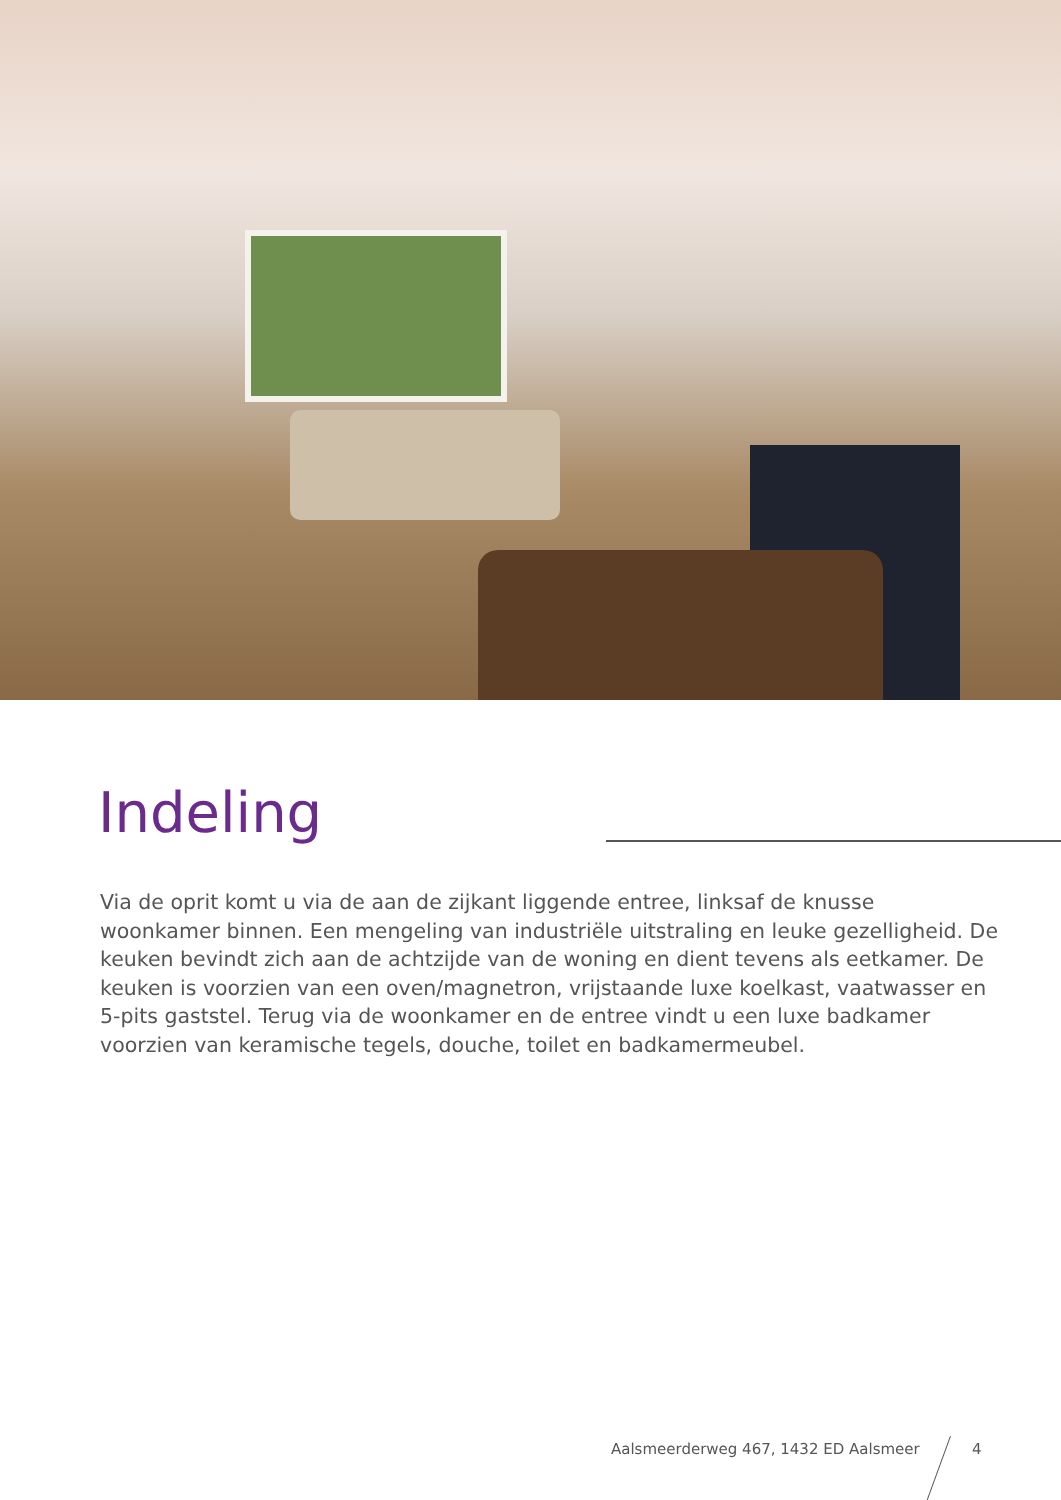Indeling
Via de oprit komt u via de aan de zijkant liggende entree, linksaf de knusse woonkamer binnen. Een mengeling van industriële uitstraling en leuke gezelligheid. De keuken bevindt zich aan de achtzijde van de woning en dient tevens als eetkamer. De keuken is voorzien van een oven/magnetron, vrijstaande luxe koelkast, vaatwasser en 5-pits gaststel. Terug via de woonkamer en de entree vindt u een luxe badkamer voorzien van keramische tegels, douche, toilet en badkamermeubel.
Aalsmeerderweg 467, 1432 ED Aalsmeer
4